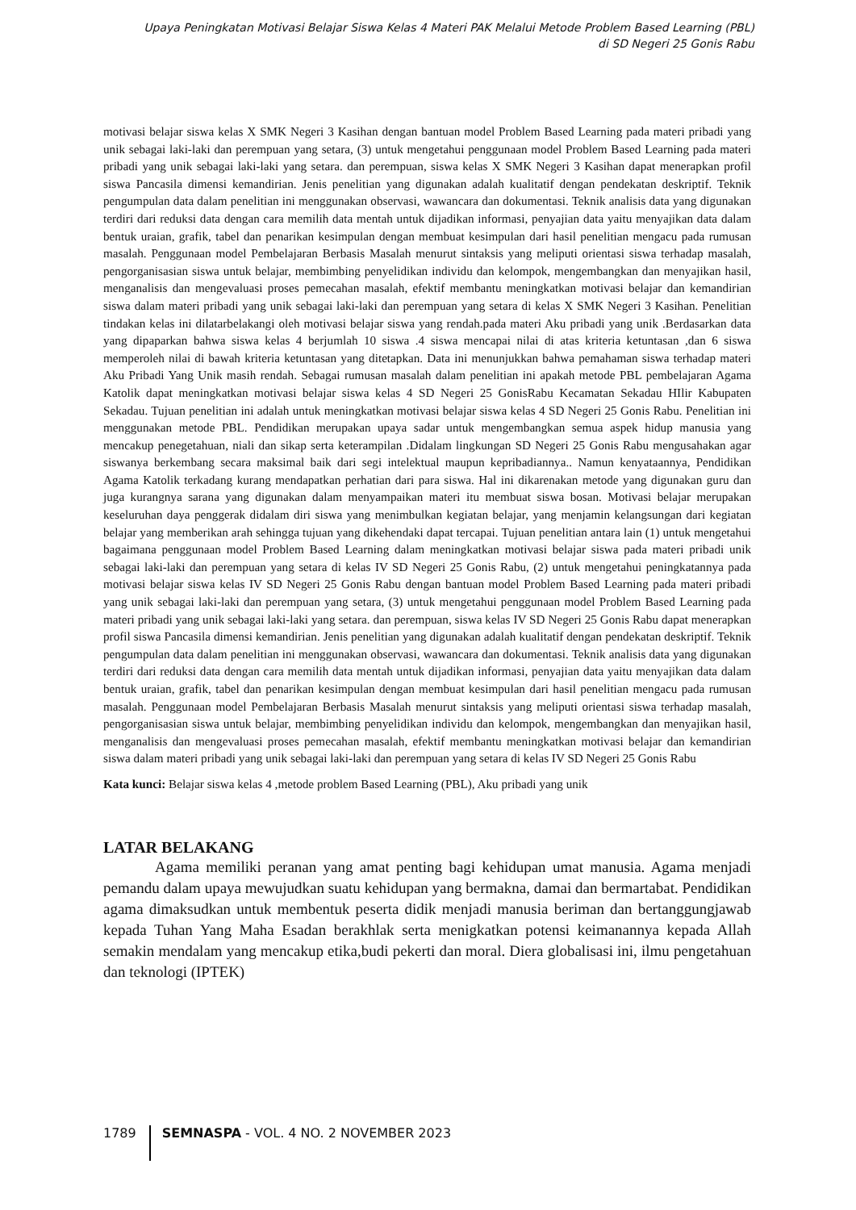Upaya Peningkatan Motivasi Belajar Siswa Kelas 4 Materi PAK Melalui Metode Problem Based Learning (PBL)
di SD Negeri 25 Gonis Rabu
motivasi belajar siswa kelas X SMK Negeri 3 Kasihan dengan bantuan model Problem Based Learning pada materi pribadi yang unik sebagai laki-laki dan perempuan yang setara, (3) untuk mengetahui penggunaan model Problem Based Learning pada materi pribadi yang unik sebagai laki-laki yang setara. dan perempuan, siswa kelas X SMK Negeri 3 Kasihan dapat menerapkan profil siswa Pancasila dimensi kemandirian. Jenis penelitian yang digunakan adalah kualitatif dengan pendekatan deskriptif. Teknik pengumpulan data dalam penelitian ini menggunakan observasi, wawancara dan dokumentasi. Teknik analisis data yang digunakan terdiri dari reduksi data dengan cara memilih data mentah untuk dijadikan informasi, penyajian data yaitu menyajikan data dalam bentuk uraian, grafik, tabel dan penarikan kesimpulan dengan membuat kesimpulan dari hasil penelitian mengacu pada rumusan masalah. Penggunaan model Pembelajaran Berbasis Masalah menurut sintaksis yang meliputi orientasi siswa terhadap masalah, pengorganisasian siswa untuk belajar, membimbing penyelidikan individu dan kelompok, mengembangkan dan menyajikan hasil, menganalisis dan mengevaluasi proses pemecahan masalah, efektif membantu meningkatkan motivasi belajar dan kemandirian siswa dalam materi pribadi yang unik sebagai laki-laki dan perempuan yang setara di kelas X SMK Negeri 3 Kasihan. Penelitian tindakan kelas ini dilatarbelakangi oleh motivasi belajar siswa yang rendah.pada materi Aku pribadi yang unik .Berdasarkan data yang dipaparkan bahwa siswa kelas 4 berjumlah 10 siswa .4 siswa mencapai nilai di atas kriteria ketuntasan ,dan 6 siswa memperoleh nilai di bawah kriteria ketuntasan yang ditetapkan. Data ini menunjukkan bahwa pemahaman siswa terhadap materi Aku Pribadi Yang Unik masih rendah. Sebagai rumusan masalah dalam penelitian ini apakah metode PBL pembelajaran Agama Katolik dapat meningkatkan motivasi belajar siswa kelas 4 SD Negeri 25 GonisRabu Kecamatan Sekadau HIlir Kabupaten Sekadau. Tujuan penelitian ini adalah untuk meningkatkan motivasi belajar siswa kelas 4 SD Negeri 25 Gonis Rabu. Penelitian ini menggunakan metode PBL. Pendidikan merupakan upaya sadar untuk mengembangkan semua aspek hidup manusia yang mencakup penegetahuan, niali dan sikap serta keterampilan .Didalam lingkungan SD Negeri 25 Gonis Rabu mengusahakan agar siswanya berkembang secara maksimal baik dari segi intelektual maupun kepribadiannya.. Namun kenyataannya, Pendidikan Agama Katolik terkadang kurang mendapatkan perhatian dari para siswa. Hal ini dikarenakan metode yang digunakan guru dan juga kurangnya sarana yang digunakan dalam menyampaikan materi itu membuat siswa bosan. Motivasi belajar merupakan keseluruhan daya penggerak didalam diri siswa yang menimbulkan kegiatan belajar, yang menjamin kelangsungan dari kegiatan belajar yang memberikan arah sehingga tujuan yang dikehendaki dapat tercapai. Tujuan penelitian antara lain (1) untuk mengetahui bagaimana penggunaan model Problem Based Learning dalam meningkatkan motivasi belajar siswa pada materi pribadi unik sebagai laki-laki dan perempuan yang setara di kelas IV SD Negeri 25 Gonis Rabu, (2) untuk mengetahui peningkatannya pada motivasi belajar siswa kelas IV SD Negeri 25 Gonis Rabu dengan bantuan model Problem Based Learning pada materi pribadi yang unik sebagai laki-laki dan perempuan yang setara, (3) untuk mengetahui penggunaan model Problem Based Learning pada materi pribadi yang unik sebagai laki-laki yang setara. dan perempuan, siswa kelas IV SD Negeri 25 Gonis Rabu dapat menerapkan profil siswa Pancasila dimensi kemandirian. Jenis penelitian yang digunakan adalah kualitatif dengan pendekatan deskriptif. Teknik pengumpulan data dalam penelitian ini menggunakan observasi, wawancara dan dokumentasi. Teknik analisis data yang digunakan terdiri dari reduksi data dengan cara memilih data mentah untuk dijadikan informasi, penyajian data yaitu menyajikan data dalam bentuk uraian, grafik, tabel dan penarikan kesimpulan dengan membuat kesimpulan dari hasil penelitian mengacu pada rumusan masalah. Penggunaan model Pembelajaran Berbasis Masalah menurut sintaksis yang meliputi orientasi siswa terhadap masalah, pengorganisasian siswa untuk belajar, membimbing penyelidikan individu dan kelompok, mengembangkan dan menyajikan hasil, menganalisis dan mengevaluasi proses pemecahan masalah, efektif membantu meningkatkan motivasi belajar dan kemandirian siswa dalam materi pribadi yang unik sebagai laki-laki dan perempuan yang setara di kelas IV SD Negeri 25 Gonis Rabu
Kata kunci: Belajar siswa kelas 4 ,metode problem Based Learning (PBL), Aku pribadi yang unik
LATAR BELAKANG
Agama memiliki peranan yang amat penting bagi kehidupan umat manusia. Agama menjadi pemandu dalam upaya mewujudkan suatu kehidupan yang bermakna, damai dan bermartabat. Pendidikan agama dimaksudkan untuk membentuk peserta didik menjadi manusia beriman dan bertanggungjawab kepada Tuhan Yang Maha Esadan berakhlak serta menigkatkan potensi keimanannya kepada Allah semakin mendalam yang mencakup etika,budi pekerti dan moral. Diera globalisasi ini, ilmu pengetahuan dan teknologi (IPTEK)
1789 SEMNASPA - VOL. 4 NO. 2 NOVEMBER 2023